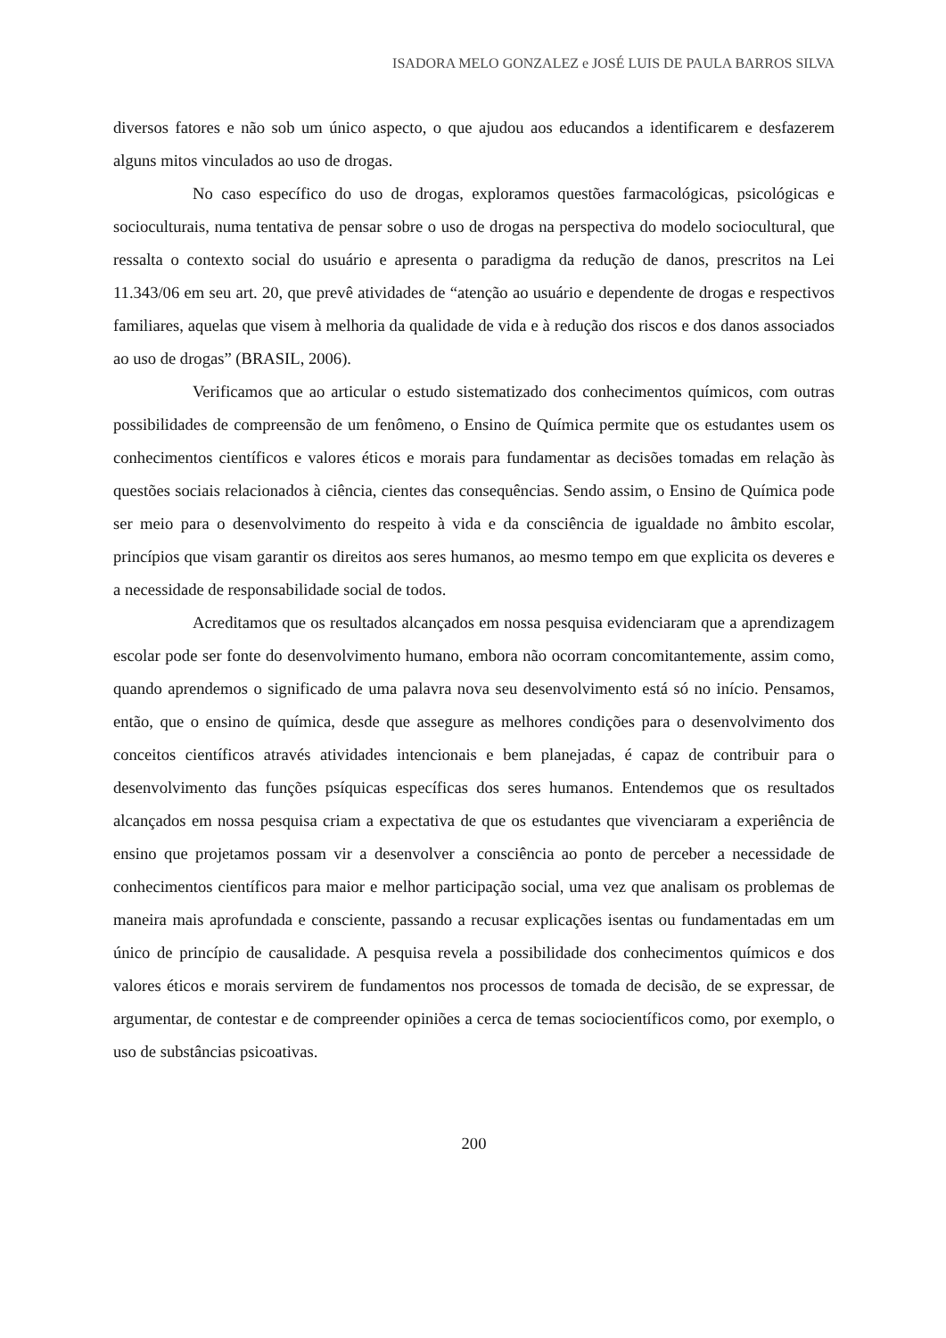ISADORA MELO GONZALEZ e JOSÉ LUIS DE PAULA BARROS SILVA
diversos fatores e não sob um único aspecto, o que ajudou aos educandos a identificarem e desfazerem alguns mitos vinculados ao uso de drogas.
No caso específico do uso de drogas, exploramos questões farmacológicas, psicológicas e socioculturais, numa tentativa de pensar sobre o uso de drogas na perspectiva do modelo sociocultural, que ressalta o contexto social do usuário e apresenta o paradigma da redução de danos, prescritos na Lei 11.343/06 em seu art. 20, que prevê atividades de “atenção ao usuário e dependente de drogas e respectivos familiares, aquelas que visem à melhoria da qualidade de vida e à redução dos riscos e dos danos associados ao uso de drogas” (BRASIL, 2006).
Verificamos que ao articular o estudo sistematizado dos conhecimentos químicos, com outras possibilidades de compreensão de um fenômeno, o Ensino de Química permite que os estudantes usem os conhecimentos científicos e valores éticos e morais para fundamentar as decisões tomadas em relação às questões sociais relacionados à ciência, cientes das consequências. Sendo assim, o Ensino de Química pode ser meio para o desenvolvimento do respeito à vida e da consciência de igualdade no âmbito escolar, princípios que visam garantir os direitos aos seres humanos, ao mesmo tempo em que explicita os deveres e a necessidade de responsabilidade social de todos.
Acreditamos que os resultados alcançados em nossa pesquisa evidenciaram que a aprendizagem escolar pode ser fonte do desenvolvimento humano, embora não ocorram concomitantemente, assim como, quando aprendemos o significado de uma palavra nova seu desenvolvimento está só no início. Pensamos, então, que o ensino de química, desde que assegure as melhores condições para o desenvolvimento dos conceitos científicos através atividades intencionais e bem planejadas, é capaz de contribuir para o desenvolvimento das funções psíquicas específicas dos seres humanos. Entendemos que os resultados alcançados em nossa pesquisa criam a expectativa de que os estudantes que vivenciaram a experiência de ensino que projetamos possam vir a desenvolver a consciência ao ponto de perceber a necessidade de conhecimentos científicos para maior e melhor participação social, uma vez que analisam os problemas de maneira mais aprofundada e consciente, passando a recusar explicações isentas ou fundamentadas em um único de princípio de causalidade. A pesquisa revela a possibilidade dos conhecimentos químicos e dos valores éticos e morais servirem de fundamentos nos processos de tomada de decisão, de se expressar, de argumentar, de contestar e de compreender opiniões a cerca de temas sociocientíficos como, por exemplo, o uso de substâncias psicoativas.
200